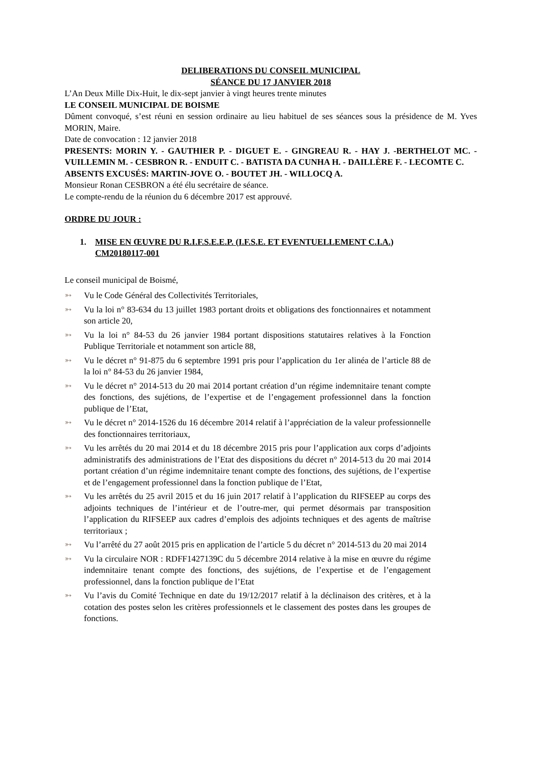DELIBERATIONS DU CONSEIL MUNICIPAL
SÉANCE DU 17 JANVIER 2018
L’An Deux Mille Dix-Huit, le dix-sept janvier à vingt heures trente minutes
LE CONSEIL MUNICIPAL DE BOISME
Dûment convoqué, s’est réuni en session ordinaire au lieu habituel de ses séances sous la présidence de M. Yves MORIN, Maire.
Date de convocation : 12 janvier 2018
PRESENTS: MORIN Y. - GAUTHIER P. - DIGUET E. - GINGREAU R. - HAY J. -BERTHELOT MC. - VUILLEMIN M. - CESBRON R. - ENDUIT C. - BATISTA DA CUNHA H. - DAILLÈRE F. - LECOMTE C.
ABSENTS EXCUSÉS: MARTIN-JOVE O. - BOUTET JH. - WILLOCQ A.
Monsieur Ronan CESBRON a été élu secrétaire de séance.
Le compte-rendu de la réunion du 6 décembre 2017 est approuvé.
ORDRE DU JOUR :
1. MISE EN ŒUVRE DU R.I.F.S.E.E.P. (I.F.S.E. ET EVENTUELLEMENT C.I.A.) CM20180117-001
Le conseil municipal de Boismé,
➳ Vu le Code Général des Collectivités Territoriales,
➳ Vu la loi n° 83-634 du 13 juillet 1983 portant droits et obligations des fonctionnaires et notamment son article 20,
➳ Vu la loi n° 84-53 du 26 janvier 1984 portant dispositions statutaires relatives à la Fonction Publique Territoriale et notamment son article 88,
➳ Vu le décret n° 91-875 du 6 septembre 1991 pris pour l’application du 1er alinéa de l’article 88 de la loi n° 84-53 du 26 janvier 1984,
➳ Vu le décret n° 2014-513 du 20 mai 2014 portant création d’un régime indemnitaire tenant compte des fonctions, des sujétions, de l’expertise et de l’engagement professionnel dans la fonction publique de l’Etat,
➳ Vu le décret n° 2014-1526 du 16 décembre 2014 relatif à l’appréciation de la valeur professionnelle des fonctionnaires territoriaux,
➳ Vu les arrêtés du 20 mai 2014 et du 18 décembre 2015 pris pour l’application aux corps d’adjoints administratifs des administrations de l’Etat des dispositions du décret n° 2014-513 du 20 mai 2014 portant création d’un régime indemnitaire tenant compte des fonctions, des sujétions, de l’expertise et de l’engagement professionnel dans la fonction publique de l’Etat,
➳ Vu les arrêtés du 25 avril 2015 et du 16 juin 2017 relatif à l’application du RIFSEEP au corps des adjoints techniques de l’intérieur et de l’outre-mer, qui permet désormais par transposition l’application du RIFSEEP aux cadres d’emplois des adjoints techniques et des agents de maîtrise territoriaux ;
➳ Vu l’arrêté du 27 août 2015 pris en application de l’article 5 du décret n° 2014-513 du 20 mai 2014
➳ Vu la circulaire NOR : RDFF1427139C du 5 décembre 2014 relative à la mise en œuvre du régime indemnitaire tenant compte des fonctions, des sujétions, de l’expertise et de l’engagement professionnel, dans la fonction publique de l’Etat
➳ Vu l’avis du Comité Technique en date du 19/12/2017 relatif à la déclinaison des critères, et à la cotation des postes selon les critères professionnels et le classement des postes dans les groupes de fonctions.